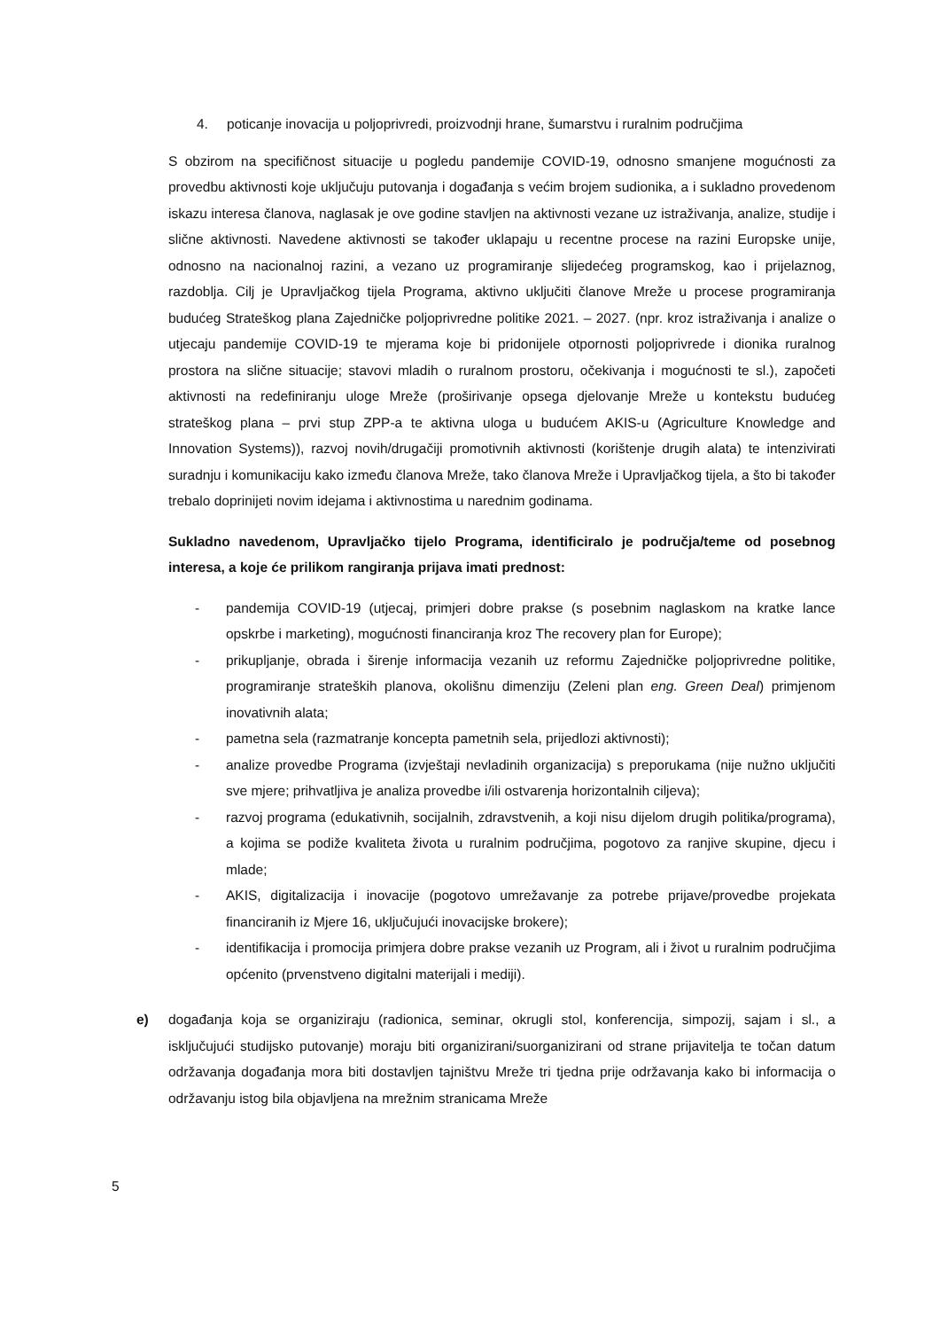4. poticanje inovacija u poljoprivredi, proizvodnji hrane, šumarstvu i ruralnim područjima
S obzirom na specifičnost situacije u pogledu pandemije COVID-19, odnosno smanjene mogućnosti za provedbu aktivnosti koje uključuju putovanja i događanja s većim brojem sudionika, a i sukladno provedenom iskazu interesa članova, naglasak je ove godine stavljen na aktivnosti vezane uz istraživanja, analize, studije i slične aktivnosti. Navedene aktivnosti se također uklapaju u recentne procese na razini Europske unije, odnosno na nacionalnoj razini, a vezano uz programiranje slijedećeg programskog, kao i prijelaznog, razdoblja. Cilj je Upravljačkog tijela Programa, aktivno uključiti članove Mreže u procese programiranja budućeg Strateškog plana Zajedničke poljoprivredne politike 2021. – 2027. (npr. kroz istraživanja i analize o utjecaju pandemije COVID-19 te mjerama koje bi pridonijele otpornosti poljoprivrede i dionika ruralnog prostora na slične situacije; stavovi mladih o ruralnom prostoru, očekivanja i mogućnosti te sl.), započeti aktivnosti na redefiniranju uloge Mreže (proširivanje opsega djelovanje Mreže u kontekstu budućeg strateškog plana – prvi stup ZPP-a te aktivna uloga u budućem AKIS-u (Agriculture Knowledge and Innovation Systems)), razvoj novih/drugačiji promotivnih aktivnosti (korištenje drugih alata) te intenzivirati suradnju i komunikaciju kako između članova Mreže, tako članova Mreže i Upravljačkog tijela, a što bi također trebalo doprinijeti novim idejama i aktivnostima u narednim godinama.
Sukladno navedenom, Upravljačko tijelo Programa, identificiralo je područja/teme od posebnog interesa, a koje će prilikom rangiranja prijava imati prednost:
- pandemija COVID-19 (utjecaj, primjeri dobre prakse (s posebnim naglaskom na kratke lance opskrbe i marketing), mogućnosti financiranja kroz The recovery plan for Europe);
- prikupljanje, obrada i širenje informacija vezanih uz reformu Zajedničke poljoprivredne politike, programiranje strateških planova, okolišnu dimenziju (Zeleni plan eng. Green Deal) primjenom inovativnih alata;
- pametna sela (razmatranje koncepta pametnih sela, prijedlozi aktivnosti);
- analize provedbe Programa (izvještaji nevladinih organizacija) s preporukama (nije nužno uključiti sve mjere; prihvatljiva je analiza provedbe i/ili ostvarenja horizontalnih ciljeva);
- razvoj programa (edukativnih, socijalnih, zdravstvenih, a koji nisu dijelom drugih politika/programa), a kojima se podiže kvaliteta života u ruralnim područjima, pogotovo za ranjive skupine, djecu i mlade;
- AKIS, digitalizacija i inovacije (pogotovo umrežavanje za potrebe prijave/provedbe projekata financiranih iz Mjere 16, uključujući inovacijske brokere);
- identifikacija i promocija primjera dobre prakse vezanih uz Program, ali i život u ruralnim područjima općenito (prvenstveno digitalni materijali i mediji).
e) događanja koja se organiziraju (radionica, seminar, okrugli stol, konferencija, simpozij, sajam i sl., a isključujući studijsko putovanje) moraju biti organizirani/suorganizirani od strane prijavitelja te točan datum održavanja događanja mora biti dostavljen tajništvu Mreže tri tjedna prije održavanja kako bi informacija o održavanju istog bila objavljena na mrežnim stranicama Mreže
5